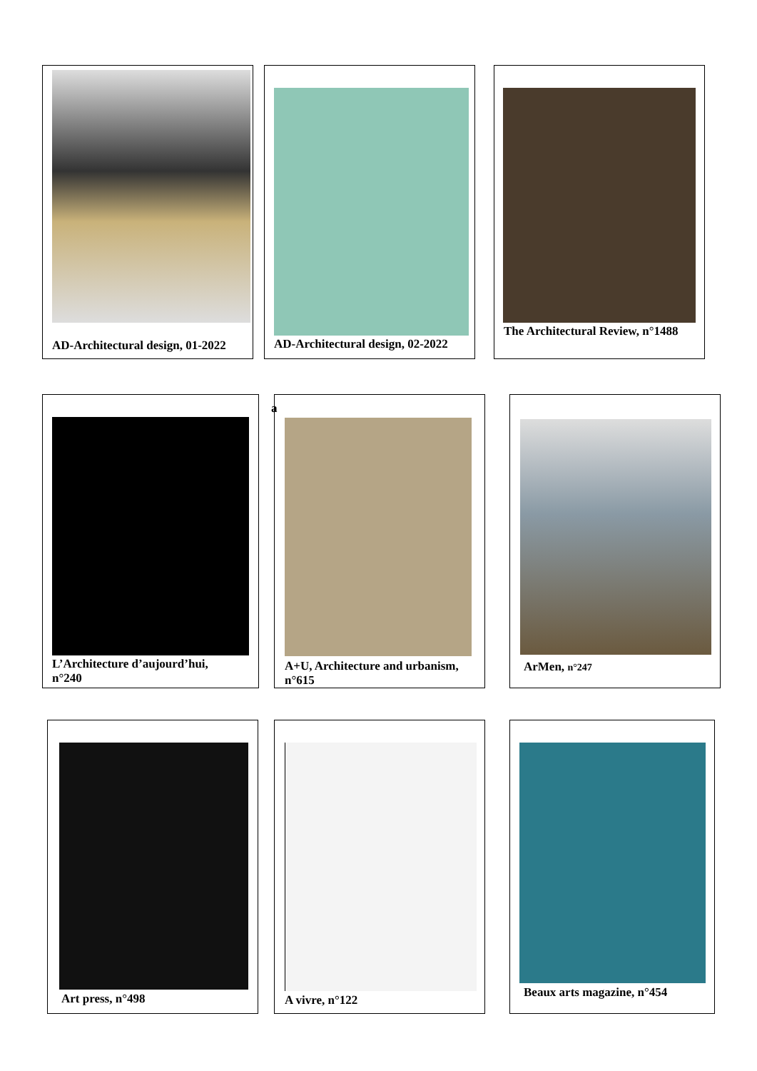AD-Architectural design, 01-2022
AD-Architectural design, 02-2022
The Architectural Review, n°1488
L’Architecture d’aujourd’hui,
n°240
a
A+U, Architecture and urbanism,
n°615
ArMen, n°247
Art press, n°498 A vivre, n°122
Beaux arts magazine, n°454